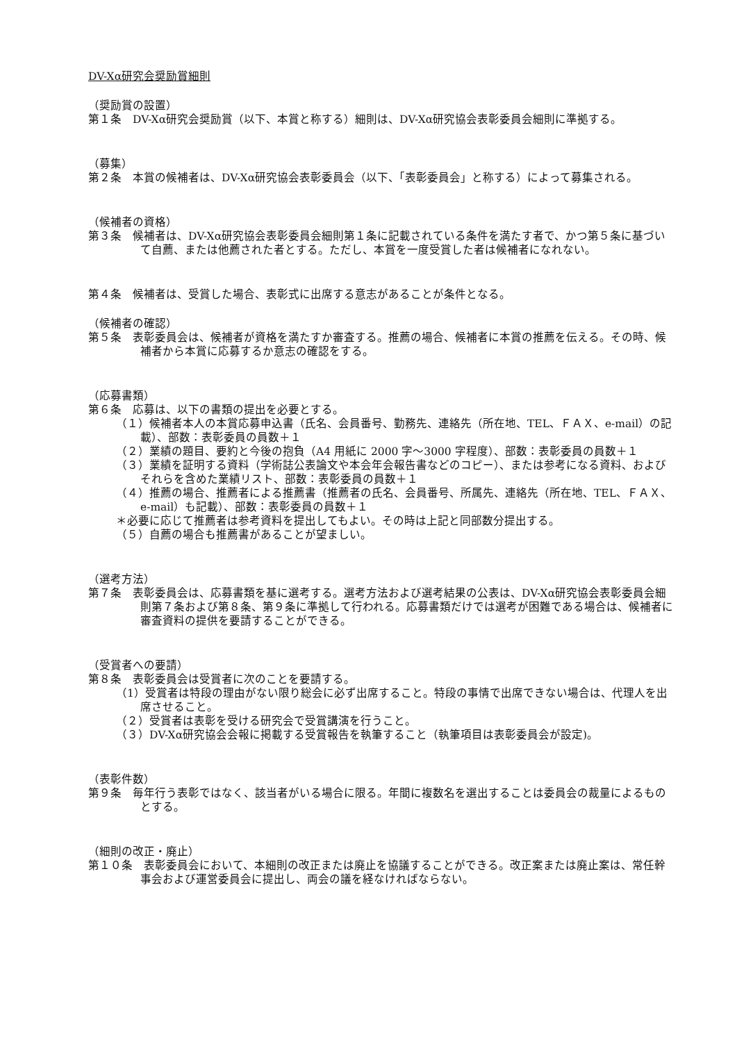DV-Xα研究会奨励賞細則
（奨励賞の設置）
第１条　DV-Xα研究会奨励賞（以下、本賞と称する）細則は、DV-Xα研究協会表彰委員会細則に準拠する。
（募集）
第２条　本賞の候補者は、DV-Xα研究協会表彰委員会（以下、「表彰委員会」と称する）によって募集される。
（候補者の資格）
第３条　候補者は、DV-Xα研究協会表彰委員会細則第１条に記載されている条件を満たす者で、かつ第５条に基づいて自薦、または他薦された者とする。ただし、本賞を一度受賞した者は候補者になれない。
第４条　候補者は、受賞した場合、表彰式に出席する意志があることが条件となる。
（候補者の確認）
第５条　表彰委員会は、候補者が資格を満たすか審査する。推薦の場合、候補者に本賞の推薦を伝える。その時、候補者から本賞に応募するか意志の確認をする。
（応募書類）
第６条　応募は、以下の書類の提出を必要とする。
（１）候補者本人の本賞応募申込書（氏名、会員番号、勤務先、連絡先（所在地、TEL、ＦＡＸ、e-mail）の記載）、部数：表彰委員の員数＋１
（２）業績の題目、要約と今後の抱負（A4 用紙に 2000 字～3000 字程度）、部数：表彰委員の員数＋１
（３）業績を証明する資料（学術誌公表論文や本会年会報告書などのコピー）、または参考になる資料、およびそれらを含めた業績リスト、部数：表彰委員の員数＋１
（４）推薦の場合、推薦者による推薦書（推薦者の氏名、会員番号、所属先、連絡先（所在地、TEL、ＦＡＸ、e-mail）も記載）、部数：表彰委員の員数＋１
＊必要に応じて推薦者は参考資料を提出してもよい。その時は上記と同部数分提出する。
（５）自薦の場合も推薦書があることが望ましい。
（選考方法）
第７条　表彰委員会は、応募書類を基に選考する。選考方法および選考結果の公表は、DV-Xα研究協会表彰委員会細則第７条および第８条、第９条に準拠して行われる。応募書類だけでは選考が困難である場合は、候補者に審査資料の提供を要請することができる。
（受賞者への要請）
第８条　表彰委員会は受賞者に次のことを要請する。
（1）受賞者は特段の理由がない限り総会に必ず出席すること。特段の事情で出席できない場合は、代理人を出席させること。
（２）受賞者は表彰を受ける研究会で受賞講演を行うこと。
（３）DV-Xα研究協会会報に掲載する受賞報告を執筆すること（執筆項目は表彰委員会が設定)。
（表彰件数）
第９条　毎年行う表彰ではなく、該当者がいる場合に限る。年間に複数名を選出することは委員会の裁量によるものとする。
（細則の改正・廃止）
第１０条　表彰委員会において、本細則の改正または廃止を協議することができる。改正案または廃止案は、常任幹事会および運営委員会に提出し、両会の議を経なければならない。